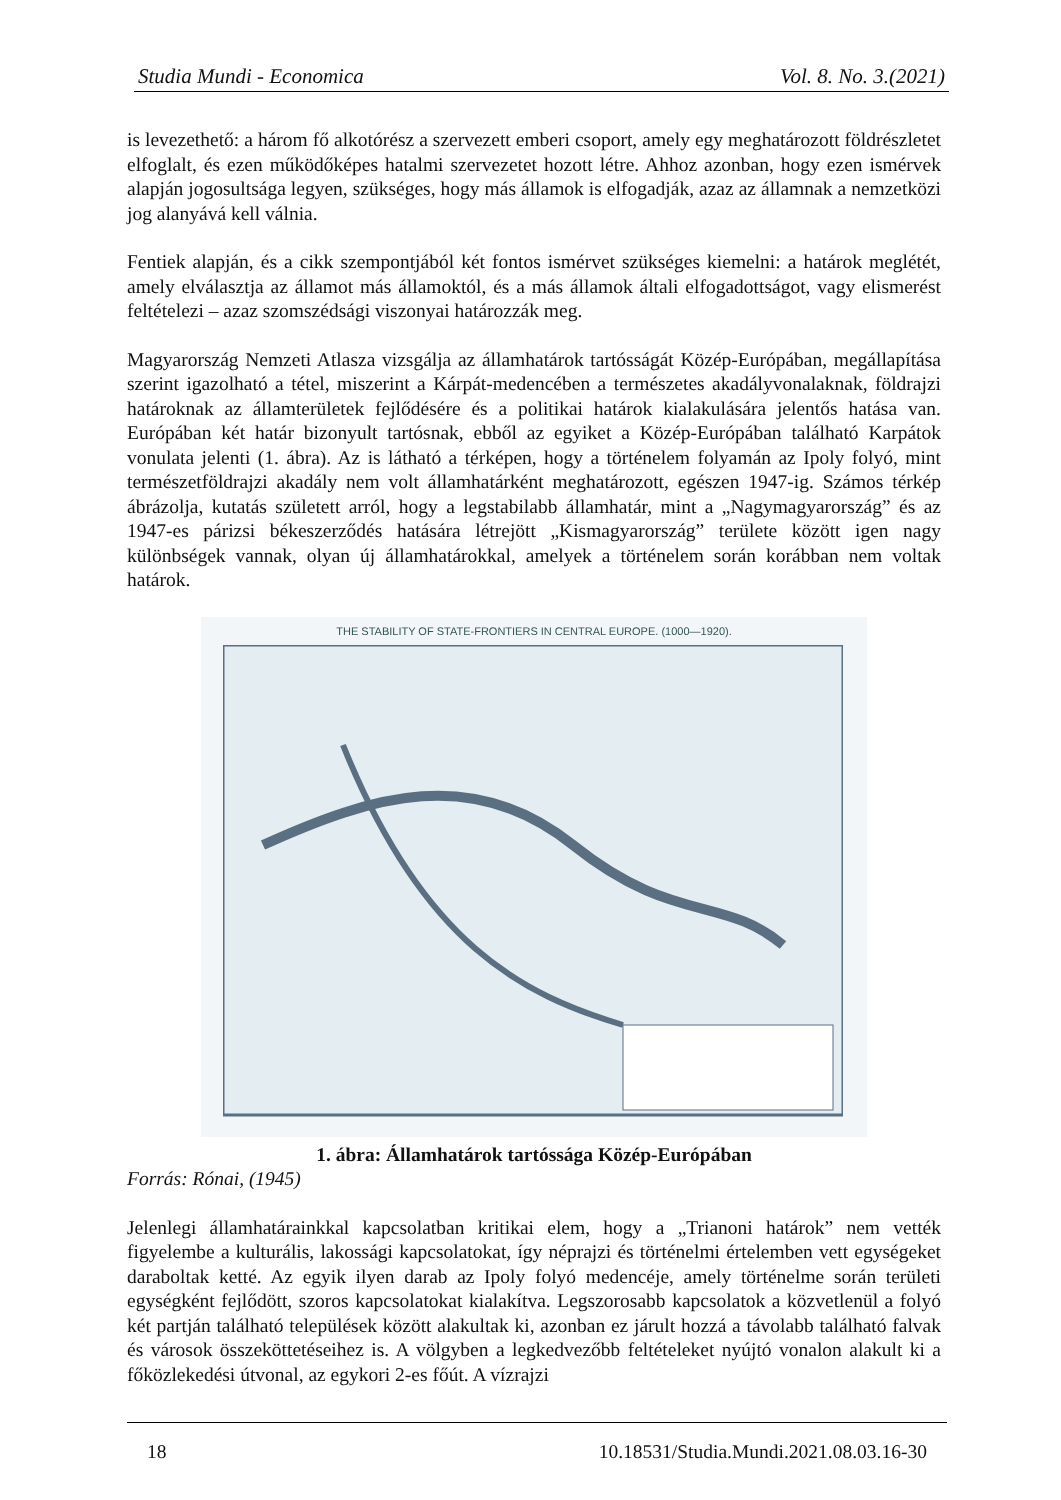Studia Mundi - Economica Vol. 8. No. 3.(2021)
is levezethető: a három fő alkotórész a szervezett emberi csoport, amely egy meghatározott földrészletet elfoglalt, és ezen működőképes hatalmi szervezetet hozott létre. Ahhoz azonban, hogy ezen ismérvek alapján jogosultsága legyen, szükséges, hogy más államok is elfogadják, azaz az államnak a nemzetközi jog alanyává kell válnia.
Fentiek alapján, és a cikk szempontjából két fontos ismérvet szükséges kiemelni: a határok meglétét, amely elválasztja az államot más államoktól, és a más államok általi elfogadottságot, vagy elismerést feltételezi – azaz szomszédsági viszonyai határozzák meg.
Magyarország Nemzeti Atlasza vizsgálja az államhatárok tartósságát Közép-Európában, megállapítása szerint igazolható a tétel, miszerint a Kárpát-medencében a természetes akadályvonalaknak, földrajzi határoknak az államterületek fejlődésére és a politikai határok kialakulására jelentős hatása van. Európában két határ bizonyult tartósnak, ebből az egyiket a Közép-Európában található Karpátok vonulata jelenti (1. ábra). Az is látható a térképen, hogy a történelem folyamán az Ipoly folyó, mint természetföldrajzi akadály nem volt államhatárként meghatározott, egészen 1947-ig. Számos térkép ábrázolja, kutatás született arról, hogy a legstabilabb államhatár, mint a „Nagymagyarország” és az 1947-es párizsi békeszerződés hatására létrejött „Kismagyarország” területe között igen nagy különbségek vannak, olyan új államhatárokkal, amelyek a történelem során korábban nem voltak határok.
THE STABILITY OF STATE-FRONTIERS IN CENTRAL EUROPE. (1000—1920).
1. ábra: Államhatárok tartóssága Közép-Európában
Forrás: Rónai, (1945)
Jelenlegi államhatárainkkal kapcsolatban kritikai elem, hogy a „Trianoni határok” nem vették figyelembe a kulturális, lakossági kapcsolatokat, így néprajzi és történelmi értelemben vett egységeket daraboltak ketté. Az egyik ilyen darab az Ipoly folyó medencéje, amely történelme során területi egységként fejlődött, szoros kapcsolatokat kialakítva. Legszorosabb kapcsolatok a közvetlenül a folyó két partján található települések között alakultak ki, azonban ez járult hozzá a távolabb található falvak és városok összeköttetéseihez is. A völgyben a legkedvezőbb feltételeket nyújtó vonalon alakult ki a főközlekedési útvonal, az egykori 2-es főút. A vízrajzi
18 10.18531/Studia.Mundi.2021.08.03.16-30